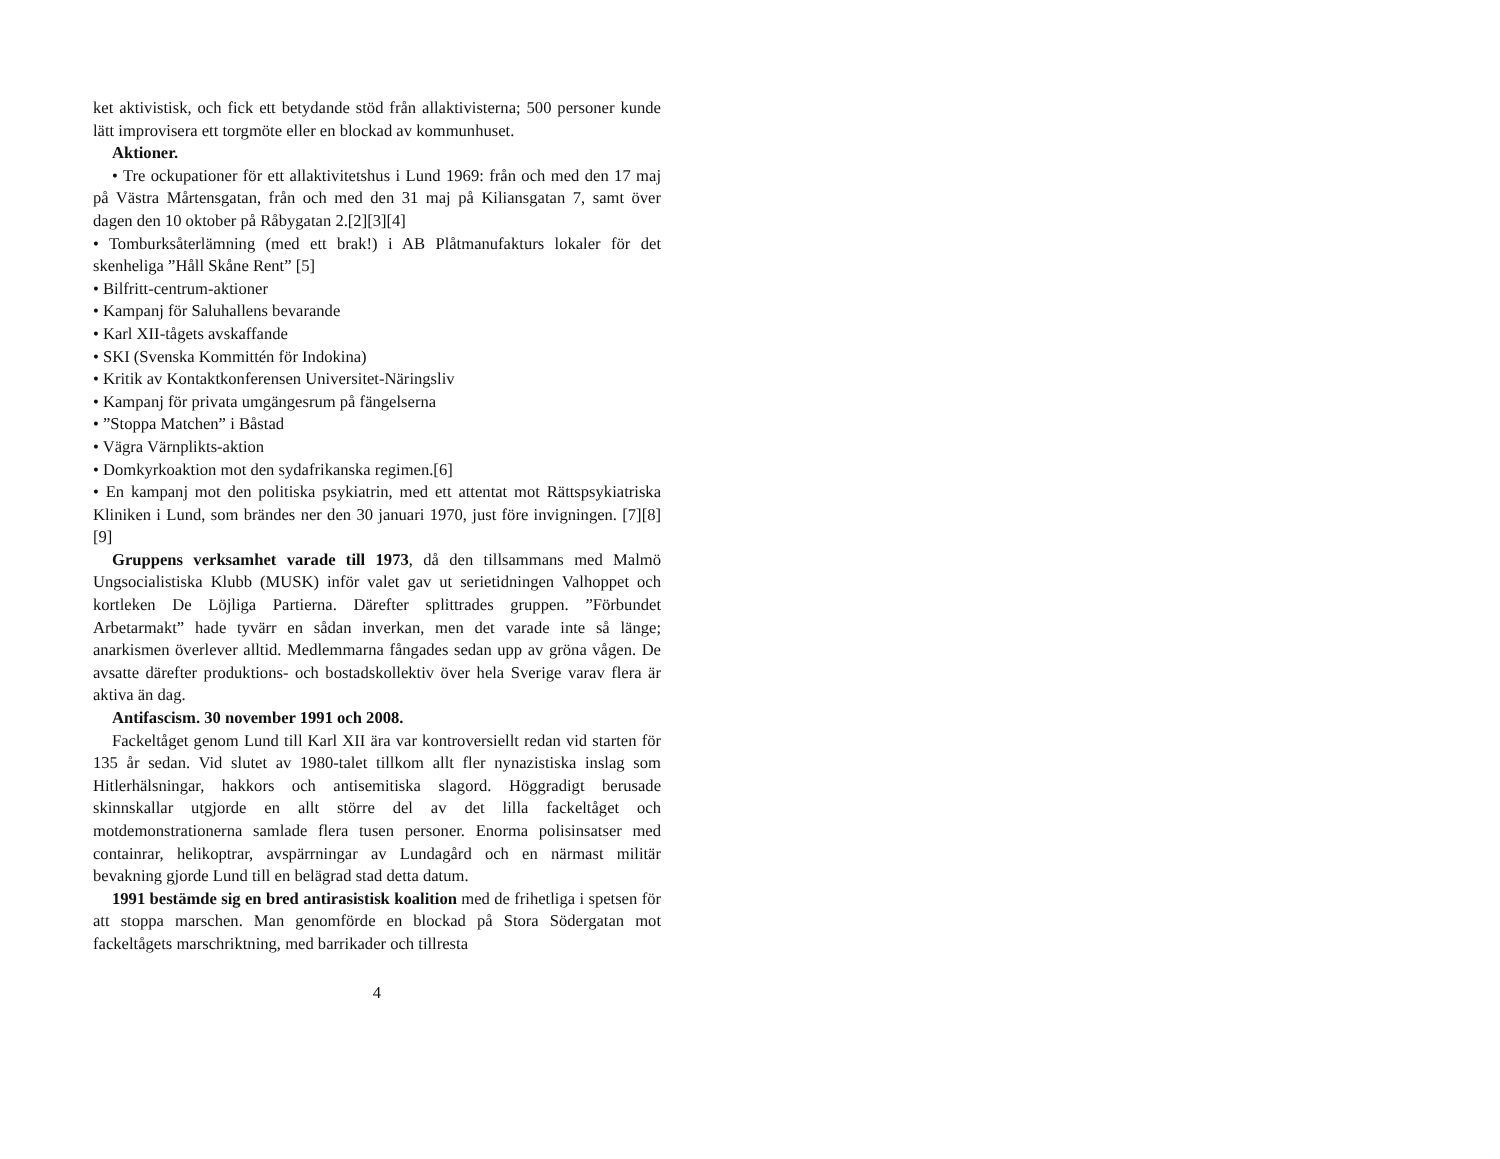ket aktivistisk, och fick ett betydande stöd från allaktivisterna; 500 personer kunde lätt improvisera ett torgmöte eller en blockad av kommunhuset.
Aktioner.
• Tre ockupationer för ett allaktivitetshus i Lund 1969: från och med den 17 maj på Västra Mårtensgatan, från och med den 31 maj på Kiliansgatan 7, samt över dagen den 10 oktober på Råbygatan 2.[2][3][4]
• Tomburksåterlämning (med ett brak!) i AB Plåtmanufakturs lokaler för det skenheliga ”Håll Skåne Rent” [5]
• Bilfritt-centrum-aktioner
• Kampanj för Saluhallens bevarande
• Karl XII-tågets avskaffande
• SKI (Svenska Kommittén för Indokina)
• Kritik av Kontaktkonferensen Universitet-Näringsliv
• Kampanj för privata umgängesrum på fängelserna
• ”Stoppa Matchen” i Båstad
• Vägra Värnplikts-aktion
• Domkyrkoaktion mot den sydafrikanska regimen.[6]
• En kampanj mot den politiska psykiatrin, med ett attentat mot Rättspsykiatriska Kliniken i Lund, som brändes ner den 30 januari 1970, just före invigningen. [7][8][9]
Gruppens verksamhet varade till 1973, då den tillsammans med Malmö Ungsocialistiska Klubb (MUSK) inför valet gav ut serietidningen Valhoppet och kortleken De Löjliga Partierna. Därefter splittrades gruppen. ”Förbundet Arbetarmakt” hade tyvärr en sådan inverkan, men det varade inte så länge; anarkismen överlever alltid. Medlemmarna fångades sedan upp av gröna vågen. De avsatte därefter produktions- och bostadskollektiv över hela Sverige varav flera är aktiva än dag.
Antifascism. 30 november 1991 och 2008.
Fackeltåget genom Lund till Karl XII ära var kontroversiellt redan vid starten för 135 år sedan. Vid slutet av 1980-talet tillkom allt fler nynazistiska inslag som Hitlerhälsningar, hakkors och antisemitiska slagord. Höggradigt berusade skinnskallar utgjorde en allt större del av det lilla fackeltåget och motdemonstrationerna samlade flera tusen personer. Enorma polisinsatser med containrar, helikoptrar, avspärrningar av Lundagård och en närmast militär bevakning gjorde Lund till en belägrad stad detta datum.
1991 bestämde sig en bred antirasistisk koalition med de frihetliga i spetsen för att stoppa marschen. Man genomförde en blockad på Stora Södergatan mot fackeltågets marschriktning, med barrikader och tillresta
4